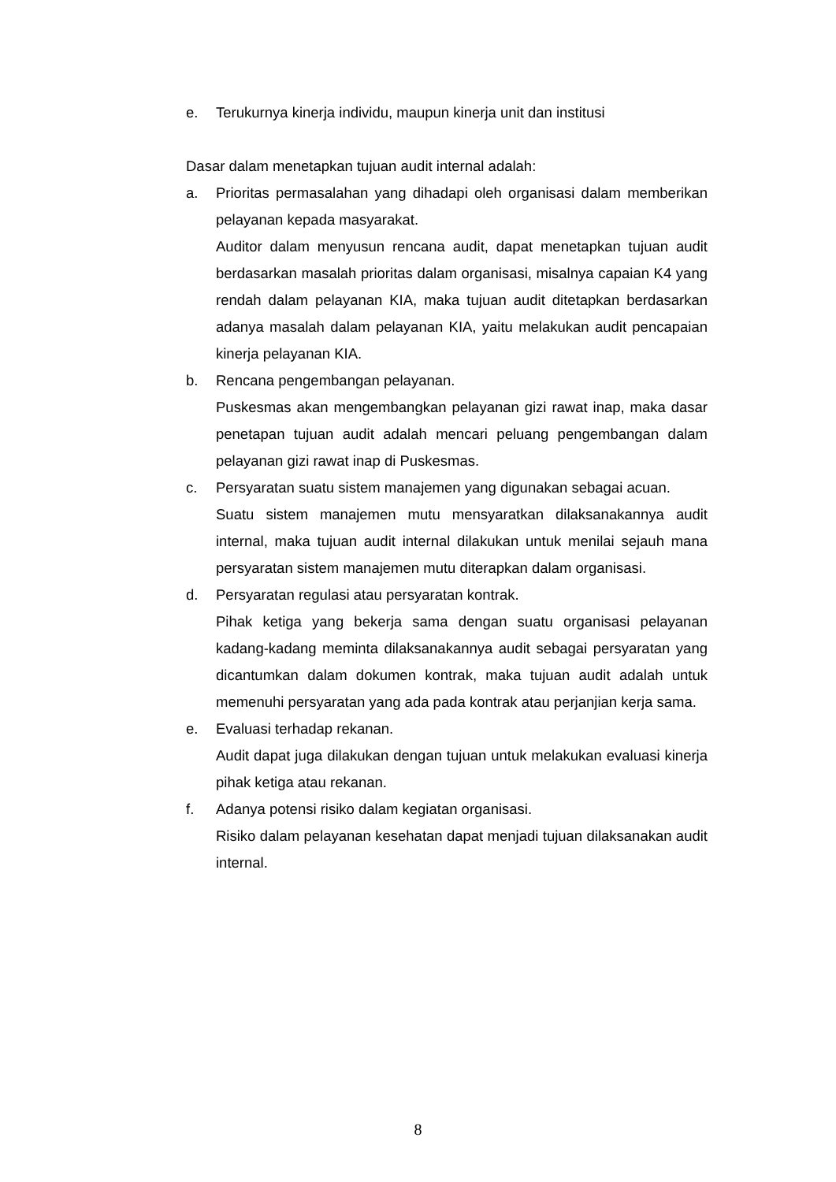e. Terukurnya kinerja individu, maupun kinerja unit dan institusi
Dasar dalam menetapkan tujuan audit internal adalah:
a. Prioritas permasalahan yang dihadapi oleh organisasi dalam memberikan pelayanan kepada masyarakat.
Auditor dalam menyusun rencana audit, dapat menetapkan tujuan audit berdasarkan masalah prioritas dalam organisasi, misalnya capaian K4 yang rendah dalam pelayanan KIA, maka tujuan audit ditetapkan berdasarkan adanya masalah dalam pelayanan KIA, yaitu melakukan audit pencapaian kinerja pelayanan KIA.
b. Rencana pengembangan pelayanan.
Puskesmas akan mengembangkan pelayanan gizi rawat inap, maka dasar penetapan tujuan audit adalah mencari peluang pengembangan dalam pelayanan gizi rawat inap di Puskesmas.
c. Persyaratan suatu sistem manajemen yang digunakan sebagai acuan.
Suatu sistem manajemen mutu mensyaratkan dilaksanakannya audit internal, maka tujuan audit internal dilakukan untuk menilai sejauh mana persyaratan sistem manajemen mutu diterapkan dalam organisasi.
d. Persyaratan regulasi atau persyaratan kontrak.
Pihak ketiga yang bekerja sama dengan suatu organisasi pelayanan kadang-kadang meminta dilaksanakannya audit sebagai persyaratan yang dicantumkan dalam dokumen kontrak, maka tujuan audit adalah untuk memenuhi persyaratan yang ada pada kontrak atau perjanjian kerja sama.
e. Evaluasi terhadap rekanan.
Audit dapat juga dilakukan dengan tujuan untuk melakukan evaluasi kinerja pihak ketiga atau rekanan.
f. Adanya potensi risiko dalam kegiatan organisasi.
Risiko dalam pelayanan kesehatan dapat menjadi tujuan dilaksanakan audit internal.
8